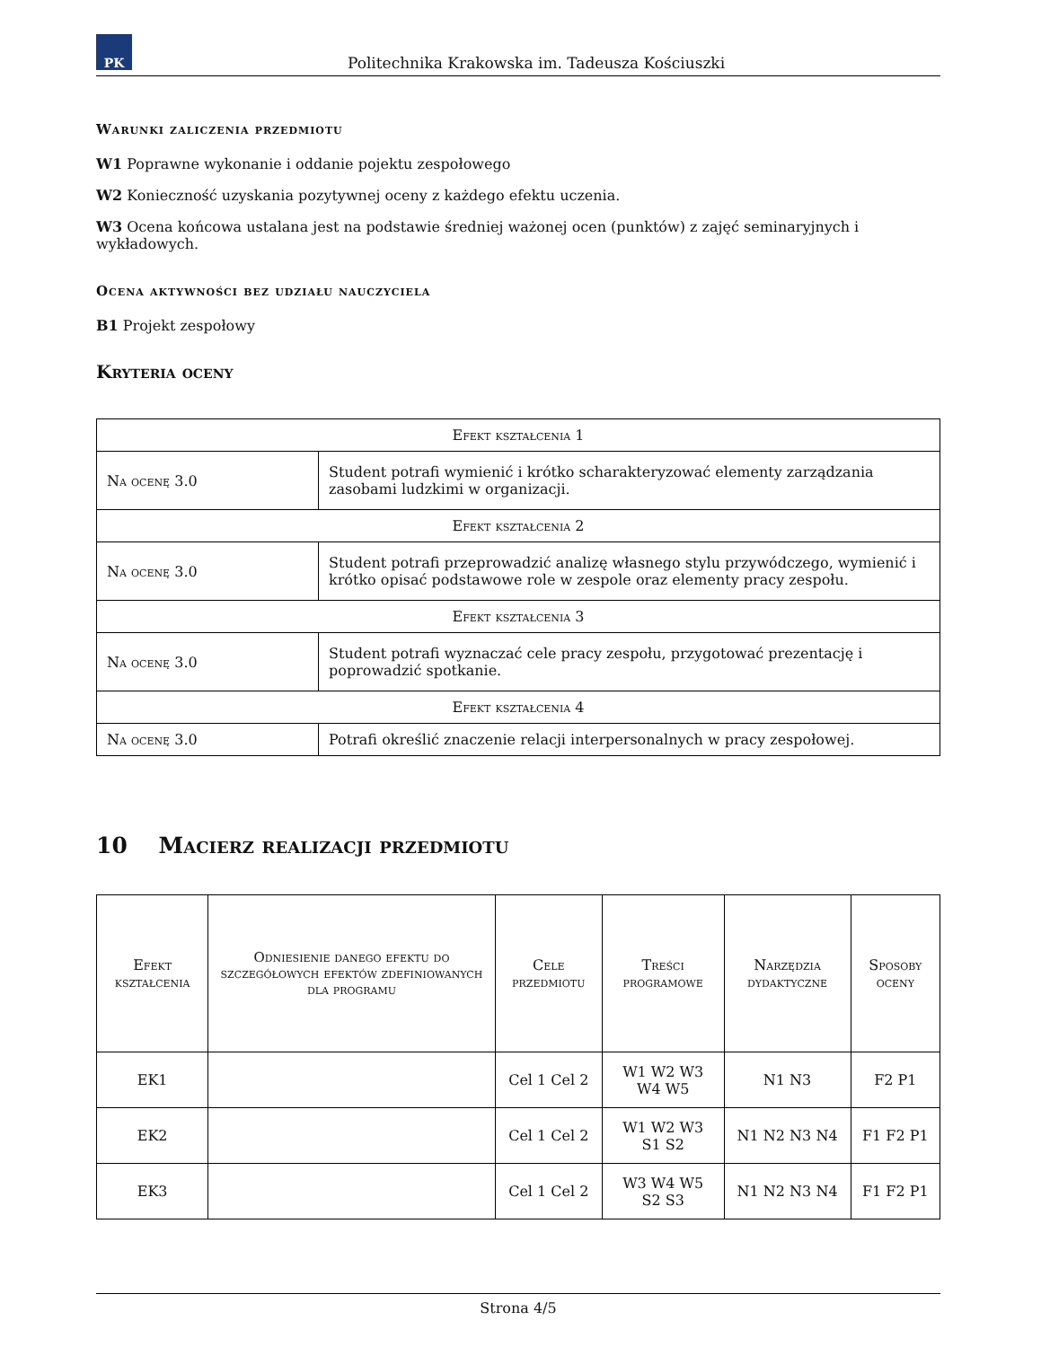PK
Politechnika Krakowska im. Tadeusza Kościuszki
Warunki zaliczenia przedmiotu
W1 Poprawne wykonanie i oddanie pojektu zespołowego
W2 Konieczność uzyskania pozytywnej oceny z każdego efektu uczenia.
W3 Ocena końcowa ustalana jest na podstawie średniej ważonej ocen (punktów) z zajęć seminaryjnych i wykładowych.
Ocena aktywności bez udziału nauczyciela
B1 Projekt zespołowy
Kryteria oceny
| Efekt kształcenia 1 | |
| --- | --- |
| Na ocenę 3.0 | Student potrafi wymienić i krótko scharakteryzować elementy zarządzania zasobami ludzkimi w organizacji. |
| Efekt kształcenia 2 | |
| Na ocenę 3.0 | Student potrafi przeprowadzić analizę własnego stylu przywódczego, wymienić i krótko opisać podstawowe role w zespole oraz elementy pracy zespołu. |
| Efekt kształcenia 3 | |
| Na ocenę 3.0 | Student potrafi wyznaczać cele pracy zespołu, przygotować prezentację i poprowadzić spotkanie. |
| Efekt kształcenia 4 | |
| Na ocenę 3.0 | Potrafi określić znaczenie relacji interpersonalnych w pracy zespołowej. |
10 Macierz realizacji przedmiotu
| Efekt kształcenia | Odniesienie danego efektu do szczegółowych efektów zdefiniowanych dla programu | Cele przedmiotu | Treści programowe | Narzędzia dydaktyczne | Sposoby oceny |
| --- | --- | --- | --- | --- | --- |
| EK1 | | Cel 1 Cel 2 | W1 W2 W3 W4 W5 | N1 N3 | F2 P1 |
| EK2 | | Cel 1 Cel 2 | W1 W2 W3 S1 S2 | N1 N2 N3 N4 | F1 F2 P1 |
| EK3 | | Cel 1 Cel 2 | W3 W4 W5 S2 S3 | N1 N2 N3 N4 | F1 F2 P1 |
Strona 4/5